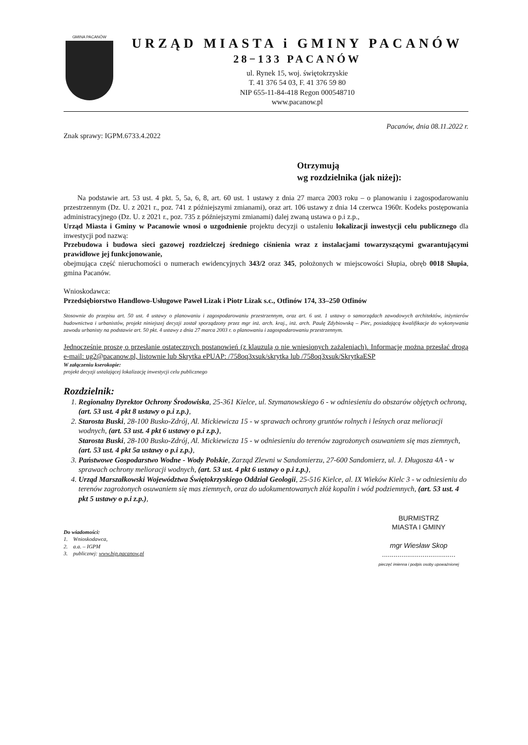GMINA PACANÓW
URZĄD MIASTA i GMINY PACANÓW
28−133 PACANÓW
ul. Rynek 15, woj. świętokrzyskie
T. 41 376 54 03, F. 41 376 59 80
NIP 655-11-84-418 Regon 000548710
www.pacanow.pl
Pacanów, dnia 08.11.2022 r.
Znak sprawy: IGPM.6733.4.2022
Otrzymują
wg rozdzielnika (jak niżej):
Na podstawie art. 53 ust. 4 pkt. 5, 5a, 6, 8, art. 60 ust. 1 ustawy z dnia 27 marca 2003 roku – o planowaniu i zagospodarowaniu przestrzennym (Dz. U. z 2021 r., poz. 741 z późniejszymi zmianami), oraz art. 106 ustawy z dnia 14 czerwca 1960r. Kodeks postępowania administracyjnego (Dz. U. z 2021 r., poz. 735 z późniejszymi zmianami) dalej zwaną ustawa o p.i z.p.,
Urząd Miasta i Gminy w Pacanowie wnosi o uzgodnienie projektu decyzji o ustaleniu lokalizacji inwestycji celu publicznego dla inwestycji pod nazwą:
Przebudowa i budowa sieci gazowej rozdzielczej średniego ciśnienia wraz z instalacjami towarzyszącymi gwarantującymi prawidłowe jej funkcjonowanie,
obejmująca część nieruchomości o numerach ewidencyjnych 343/2 oraz 345, położonych w miejscowości Słupia, obręb 0018 Słupia, gmina Pacanów.
Wnioskodawca:
Przedsiębiorstwo Handlowo-Usługowe Paweł Lizak i Piotr Lizak s.c., Otfinów 174, 33–250 Otfinów
Stosownie do przepisu art. 50 ust. 4 ustawy o planowaniu i zagospodarowaniu przestrzennym, oraz art. 6 ust. 1 ustawy o samorządach zawodowych architektów, inżynierów budownictwa i urbanistów, projekt niniejszej decyzji został sporządzony przez mgr inż. arch. kraj., inż. arch. Paulę Zdybiowską – Piec, posiadającą kwalifikacje do wykonywania zawodu urbanisty na podstawie art. 50 pkt. 4 ustawy z dnia 27 marca 2003 r. o planowaniu i zagospodarowaniu przestrzennym.
Jednocześnie proszę o przesłanie ostatecznych postanowień (z klauzulą o nie wniesionych zażaleniach). Informację można przesłać drogą e-mail: ug2@pacanow.pl, listownie lub Skrytka ePUAP: /758oq3xsuk/skrytka lub /758oq3xsuk/SkrytkaESP
W załączeniu kserokopie:
projekt decyzji ustalającej lokalizację inwestycji celu publicznego
Rozdzielnik:
1. Regionalny Dyrektor Ochrony Środowiska, 25-361 Kielce, ul. Szymanowskiego 6 - w odniesieniu do obszarów objętych ochroną, (art. 53 ust. 4 pkt 8 ustawy o p.i z.p.),
2. Starosta Buski, 28-100 Busko-Zdrój, Al. Mickiewicza 15 - w sprawach ochrony gruntów rolnych i leśnych oraz melioracji wodnych, (art. 53 ust. 4 pkt 6 ustawy o p.i z.p.),
Starosta Buski, 28-100 Busko-Zdrój, Al. Mickiewicza 15 - w odniesieniu do terenów zagrożonych osuwaniem się mas ziemnych, (art. 53 ust. 4 pkt 5a ustawy o p.i z.p.),
3. Państwowe Gospodarstwo Wodne - Wody Polskie, Zarząd Zlewni w Sandomierzu, 27-600 Sandomierz, ul. J. Długosza 4A - w sprawach ochrony melioracji wodnych, (art. 53 ust. 4 pkt 6 ustawy o p.i z.p.),
4. Urząd Marszałkowski Województwa Świętokrzyskiego Oddział Geologii, 25-516 Kielce, al. IX Wieków Kielc 3 - w odniesieniu do terenów zagrożonych osuwaniem się mas ziemnych, oraz do udokumentowanych złóż kopalin i wód podziemnych, (art. 53 ust. 4 pkt 5 ustawy o p.i z.p.),
BURMISTRZ
MIASTA I GMINY
mgr Wiesław Skop
......................................
pieczęć imienna i podpis osoby upoważnionej
Do wiadomości:
1. Wnioskodawca,
2. a.a. – IGPM
3. publicznej: www.bip.pacanow.pl